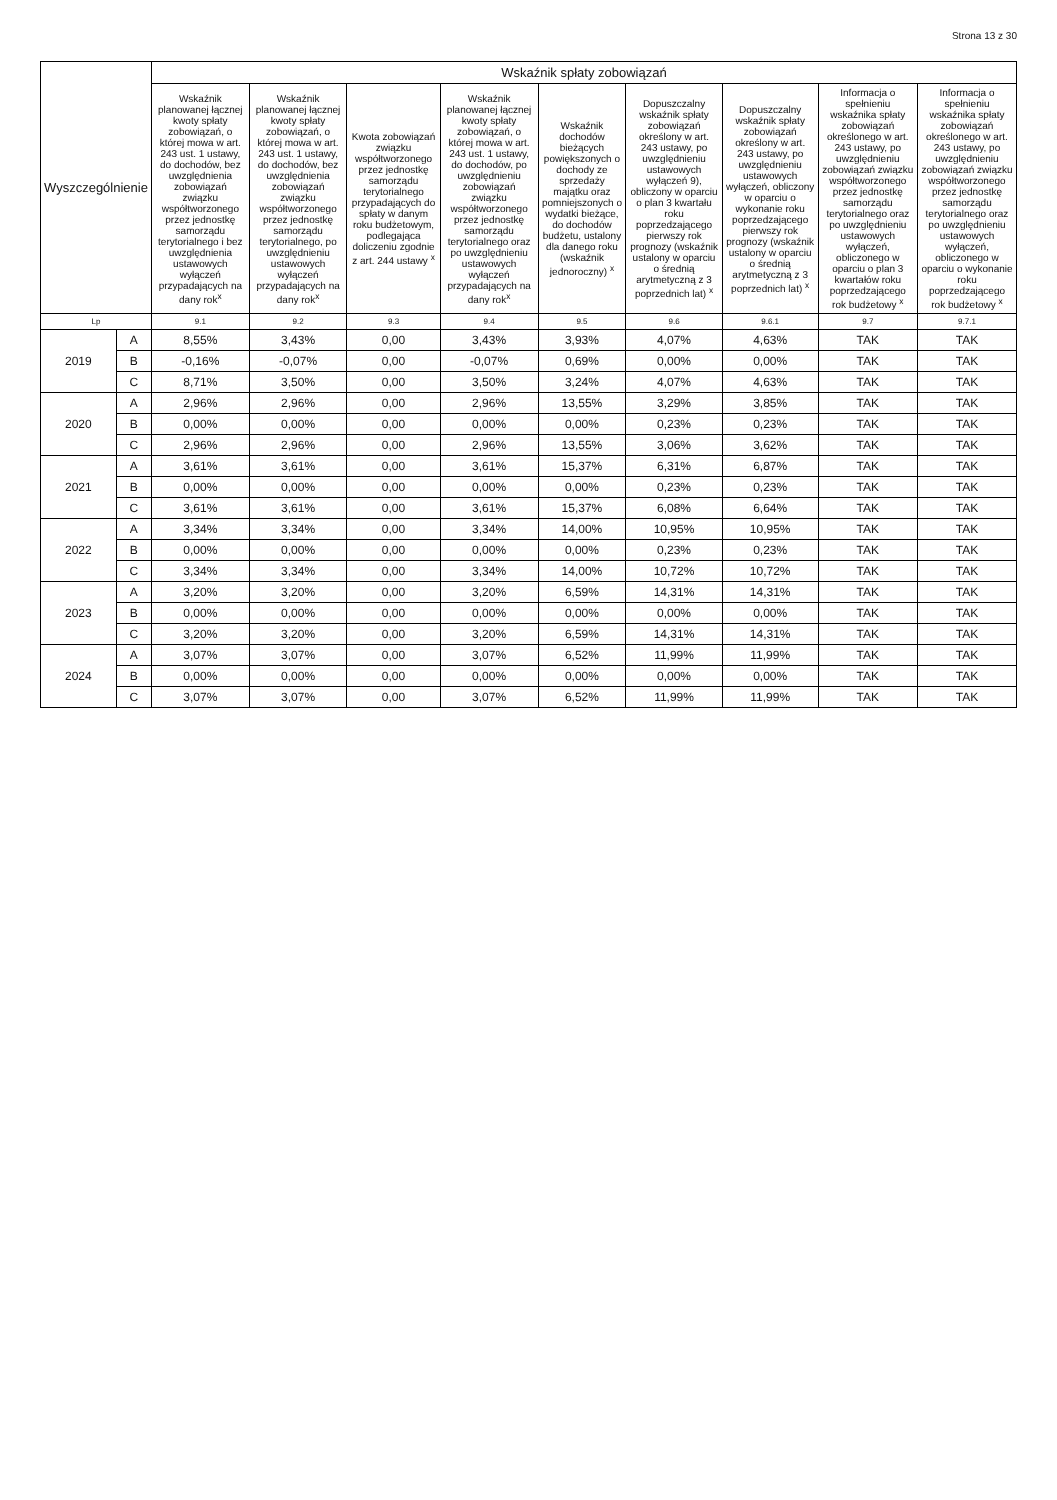Strona 13 z 30
| Wyszczególnienie | | Wskaźnik spłaty zobowiązań | | | | | | | | |
| --- | --- | --- | --- | --- | --- | --- | --- | --- | --- | --- |
| | | Wskaźnik planowanej łącznej kwoty spłaty zobowiązań, o której mowa w art. 243 ust. 1 ustawy, do dochodów, bez uwzględnienia zobowiązań związku współtworzonego przez jednostkę samorządu terytorialnego i bez uwzględnienia ustawowych wyłączeń przypadających na dany rok<sup>x</sup> | Wskaźnik planowanej łącznej kwoty spłaty zobowiązań, o której mowa w art. 243 ust. 1 ustawy, do dochodów, bez uwzględnienia zobowiązań związku współtworzonego przez jednostkę samorządu terytorialnego, po uwzględnieniu ustawowych wyłączeń przypadających na dany rok<sup>x</sup> | Kwota zobowiązań związku współtworzonego przez jednostkę samorządu terytorialnego przypadających do spłaty w danym roku budżetowym, podlegająca doliczeniu zgodnie z art. 244 ustawy <sup>x</sup> | Wskaźnik planowanej łącznej kwoty spłaty zobowiązań, o której mowa w art. 243 ust. 1 ustawy, do dochodów, po uwzględnieniu zobowiązań związku współtworzonego przez jednostkę samorządu terytorialnego oraz po uwzględnieniu ustawowych wyłączeń przypadających na dany rok<sup>x</sup> | Wskaźnik dochodów bieżących powiększonych o dochody ze sprzedaży majątku oraz pomniejszonych o wydatki bieżące, do dochodów budżetu, ustalony dla danego roku (wskaźnik jednoroczny) <sup>x</sup> | Dopuszczalny wskaźnik spłaty zobowiązań określony w art. 243 ustawy, po uwzględnieniu ustawowych wyłączeń 9), obliczony w oparciu o plan 3 kwartału roku poprzedzającego pierwszy rok prognozy (wskaźnik ustalony w oparciu o średnią arytmetyczną z 3 poprzednich lat) <sup>x</sup> | Dopuszczalny wskaźnik spłaty zobowiązań określony w art. 243 ustawy, po uwzględnieniu ustawowych wyłączeń, obliczony w oparciu o wykonanie roku poprzedzającego pierwszy rok prognozy (wskaźnik ustalony w oparciu o średnią arytmetyczną z 3 poprzednich lat) <sup>x</sup> | Informacja o spełnieniu wskaźnika spłaty zobowiązań określonego w art. 243 ustawy, po uwzględnieniu zobowiązań związku współtworzonego przez jednostkę samorządu terytorialnego oraz po uwzględnieniu ustawowych wyłączeń, obliczonego w oparciu o plan 3 kwartałów roku poprzedzającego rok budżetowy <sup>x</sup> | Informacja o spełnieniu wskaźnika spłaty zobowiązań określonego w art. 243 ustawy, po uwzględnieniu zobowiązań związku współtworzonego przez jednostkę samorządu terytorialnego oraz po uwzględnieniu ustawowych wyłączeń, obliczonego w oparciu o wykonanie roku poprzedzającego rok budżetowy <sup>x</sup> |
| Lp | | 9.1 | 9.2 | 9.3 | 9.4 | 9.5 | 9.6 | 9.6.1 | 9.7 | 9.7.1 |
| 2019 | A | 8,55% | 3,43% | 0,00 | 3,43% | 3,93% | 4,07% | 4,63% | TAK | TAK |
| | B | -0,16% | -0,07% | 0,00 | -0,07% | 0,69% | 0,00% | 0,00% | TAK | TAK |
| | C | 8,71% | 3,50% | 0,00 | 3,50% | 3,24% | 4,07% | 4,63% | TAK | TAK |
| 2020 | A | 2,96% | 2,96% | 0,00 | 2,96% | 13,55% | 3,29% | 3,85% | TAK | TAK |
| | B | 0,00% | 0,00% | 0,00 | 0,00% | 0,00% | 0,23% | 0,23% | TAK | TAK |
| | C | 2,96% | 2,96% | 0,00 | 2,96% | 13,55% | 3,06% | 3,62% | TAK | TAK |
| 2021 | A | 3,61% | 3,61% | 0,00 | 3,61% | 15,37% | 6,31% | 6,87% | TAK | TAK |
| | B | 0,00% | 0,00% | 0,00 | 0,00% | 0,00% | 0,23% | 0,23% | TAK | TAK |
| | C | 3,61% | 3,61% | 0,00 | 3,61% | 15,37% | 6,08% | 6,64% | TAK | TAK |
| 2022 | A | 3,34% | 3,34% | 0,00 | 3,34% | 14,00% | 10,95% | 10,95% | TAK | TAK |
| | B | 0,00% | 0,00% | 0,00 | 0,00% | 0,00% | 0,23% | 0,23% | TAK | TAK |
| | C | 3,34% | 3,34% | 0,00 | 3,34% | 14,00% | 10,72% | 10,72% | TAK | TAK |
| 2023 | A | 3,20% | 3,20% | 0,00 | 3,20% | 6,59% | 14,31% | 14,31% | TAK | TAK |
| | B | 0,00% | 0,00% | 0,00 | 0,00% | 0,00% | 0,00% | 0,00% | TAK | TAK |
| | C | 3,20% | 3,20% | 0,00 | 3,20% | 6,59% | 14,31% | 14,31% | TAK | TAK |
| 2024 | A | 3,07% | 3,07% | 0,00 | 3,07% | 6,52% | 11,99% | 11,99% | TAK | TAK |
| | B | 0,00% | 0,00% | 0,00 | 0,00% | 0,00% | 0,00% | 0,00% | TAK | TAK |
| | C | 3,07% | 3,07% | 0,00 | 3,07% | 6,52% | 11,99% | 11,99% | TAK | TAK |